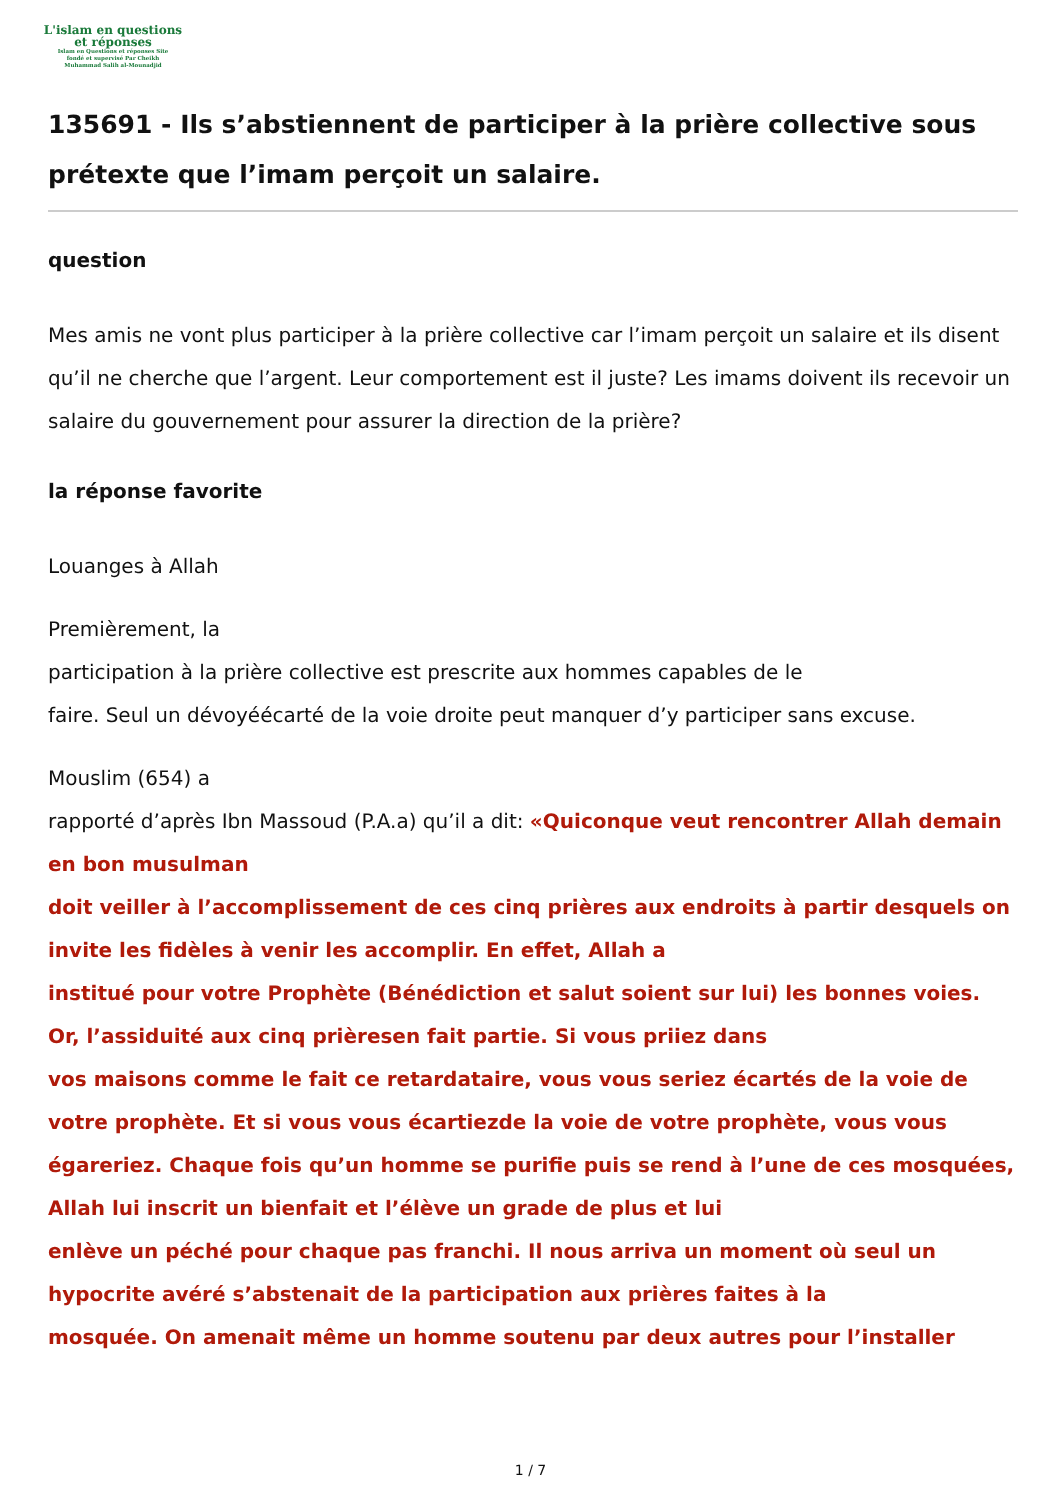L'islam en questions
et réponses
Islam en Questions et réponses Site
fondé et supervisé Par Cheikh
Muhammad Salih al-Mounadjid
135691 - Ils s’abstiennent de participer à la prière collective sous prétexte que l’imam perçoit un salaire.
question
Mes amis ne vont plus participer à la prière collective car l’imam perçoit un salaire et ils disent qu’il ne cherche que l’argent. Leur comportement est il juste? Les imams doivent ils recevoir un salaire du gouvernement pour assurer la direction de la prière?
la réponse favorite
Louanges à Allah
Premièrement, la
participation à la prière collective est prescrite aux hommes capables de le
faire. Seul un dévoyéécarté de la voie droite peut manquer d’y participer sans excuse.
Mouslim (654) a
rapporté d’après Ibn Massoud (P.A.a) qu’il a dit: «Quiconque veut rencontrer Allah demain en bon musulman
doit veiller à l’accomplissement de ces cinq prières aux endroits à partir desquels on invite les fidèles à venir les accomplir. En effet, Allah a
institué pour votre Prophète (Bénédiction et salut soient sur lui) les bonnes voies. Or, l’assiduité aux cinq prièresen fait partie. Si vous priiez dans
vos maisons comme le fait ce retardataire, vous vous seriez écartés de la voie de votre prophète. Et si vous vous écartiezde la voie de votre prophète, vous vous égareriez. Chaque fois qu’un homme se purifie puis se rend à l’une de ces mosquées, Allah lui inscrit un bienfait et l’élève un grade de plus et lui
enlève un péché pour chaque pas franchi. Il nous arriva un moment où seul un hypocrite avéré s’abstenait de la participation aux prières faites à la
mosquée. On amenait même un homme soutenu par deux autres pour l’installer
1 / 7